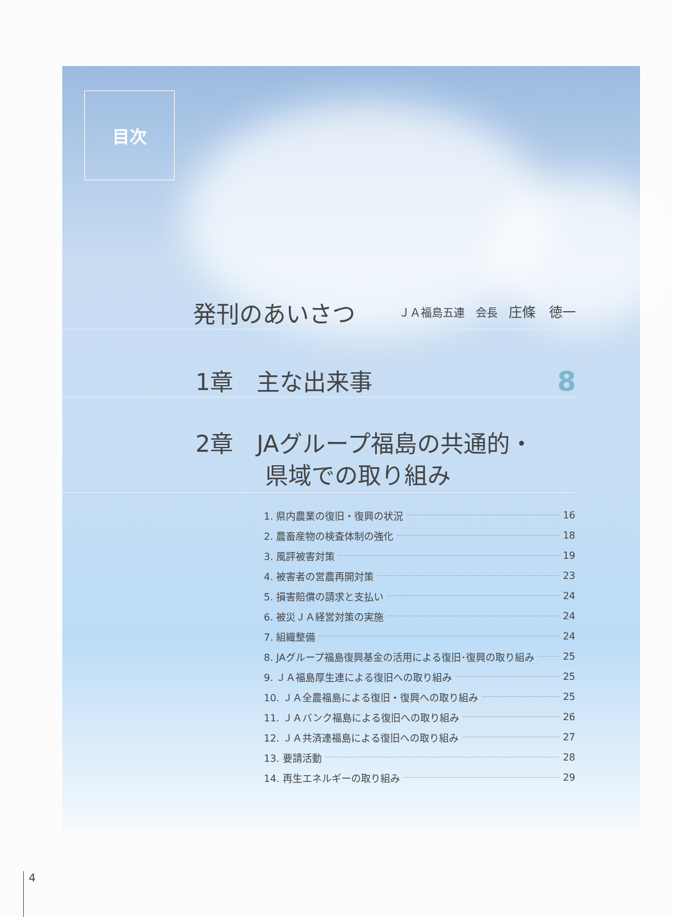目次
発刊のあいさつ ＪＡ福島五連　会長　庄條　徳一
1章　主な出来事 8
2章　JAグループ福島の共通的・
　　　県域での取り組み
1. 県内農業の復旧・復興の状況 16
2. 農畜産物の検査体制の強化 18
3. 風評被害対策 19
4. 被害者の営農再開対策 23
5. 損害賠償の請求と支払い 24
6. 被災ＪＡ経営対策の実施 24
7. 組織整備 24
8. JAグループ福島復興基金の活用による復旧･復興の取り組み 25
9. ＪＡ福島厚生連による復旧への取り組み 25
10. ＪＡ全農福島による復旧・復興への取り組み 25
11. ＪＡバンク福島による復旧への取り組み 26
12. ＪＡ共済連福島による復旧への取り組み 27
13. 要請活動 28
14. 再生エネルギーの取り組み 29
4